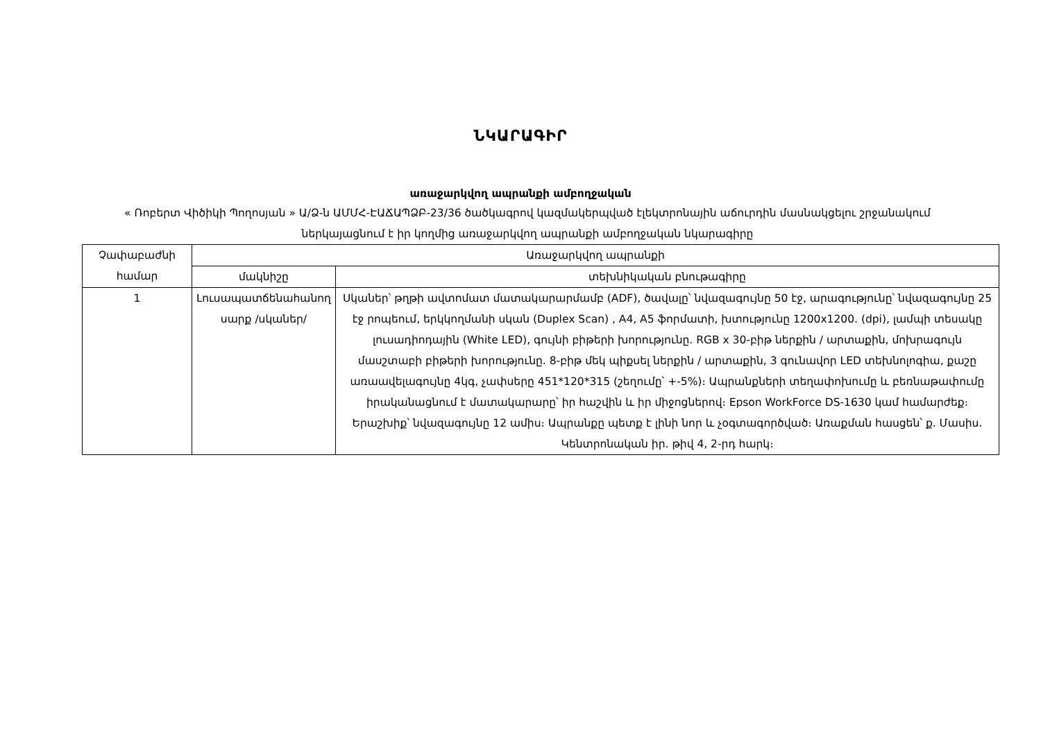ՆԿԱՐԱԳԻՐ
առաջարկվող ապրանքի ամբողջական
« Ռոբերտ Վիծիկի Պողոսյան » Ա/Ձ-ն ԱՄՄՀ-ԷԱՃԱՊՁԲ-23/36 ծածկագրով կազմակերպված էլեկտրոնային աճուրդին մասնակցելու շրջանակում ներկայացնում է իր կողմից առաջարկվող ապրանքի ամբողջական նկարագիրը
| Չափաբաժնի համար | Առաջարկվող ապրանքի | |
| --- | --- | --- |
| | մակնիշը | տեխնիկական բնութագիրը |
| 1 | Լուսապատճենահանող սարք /սկաներ/ | Սկաներ՝ թղթի ավտոմատ մատակարարմամբ (ADF), ծավալը՝ նվազագույնը 50 էջ, արագությունը՝ նվազագույնը 25 էջ րոպեում, երկկողմանի սկան (Duplex Scan) , A4, A5 ֆորմատի, խտությունը 1200x1200. (dpi), լամպի տեսակը լուսադիոդային (White LED), գույնի բիթերի խորությունը. RGB x 30-բիթ ներքին / արտաքին, մոխրագույն մասշտաբի բիթերի խորությունը. 8-բիթ մեկ պիքսել ներքին / արտաքին, 3 գունավոր LED տեխնոլոգիա, քաշը առաավելագույնը 4կգ, չափսերը 451*120*315 (շեղումը՝ +-5%)։ Ապրանքների տեղափոխումը և բեռնաթափումը իրականացնում է մատակարարը՝ իր հաշվին և իր միջոցներով։ Epson WorkForce DS-1630 կամ համարժեք։ Երաշխիք՝ նվազագույնը 12 ամիս։ Ապրանքը պետք է լինի նոր և չօգտագործված։ Առաքման հասցեն՝ ք. Մասիս. Կենտրոնական իր. թիվ 4, 2-րդ հարկ։ |